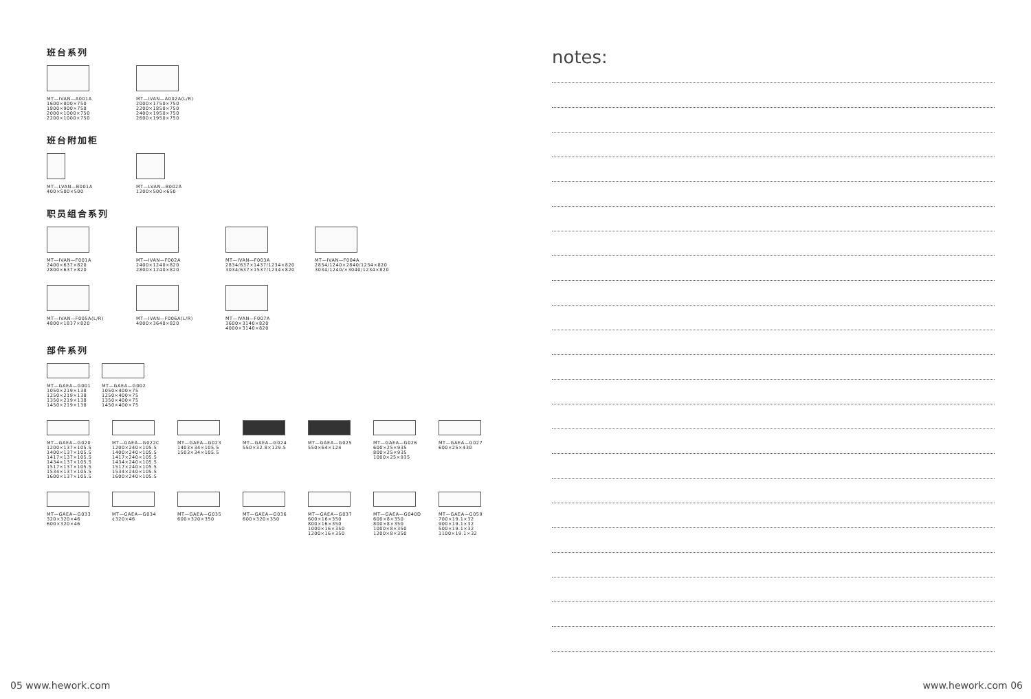班台系列
MT—IVAN—A001A
1600×800×750
1800×900×750
2000×1000×750
2200×1000×750
MT—IVAN—A002A(L/R)
2000×1750×750
2200×1850×750
2400×1950×750
2600×1950×750
班台附加柜
MT—LVAN—B001A
400×500×500
MT—LVAN—B002A
1200×500×650
职员组合系列
MT—IVAN—F001A
2400×637×820
2800×637×820
MT—IVAN—F002A
2400×1240×820
2800×1240×820
MT—IVAN—F003A
2834/637×1437/1234×820
3034/637×1537/1234×820
MT—IVAN—F004A
2834/1240×2840/1234×820
3034/1240/×3040/1234×820
MT—IVAN—F005A(L/R)
4800×1837×820
MT—IVAN—F006A(L/R)
4800×3640×820
MT—IVAN—F007A
3600×3140×820
4000×3140×820
部件系列
MT—GAEA—G001
1050×219×138
1250×219×138
1350×219×138
1450×219×138
MT—GAEA—G002
1050×400×75
1250×400×75
1350×400×75
1450×400×75
MT—GAEA—G020
1200×137×105.5
1400×137×105.5
1417×137×105.5
1434×137×105.5
1517×137×105.5
1534×137×105.5
1600×137×105.5
MT—GAEA—G022C
1200×240×105.5
1400×240×105.5
1417×240×105.5
1434×240×105.5
1517×240×105.5
1534×240×105.5
1600×240×105.5
MT—GAEA—G023
1403×34×105.5
1503×34×105.5
MT—GAEA—G024
550×32.8×129.5
MT—GAEA—G025
550×64×124
MT—GAEA—G026
600×25×935
800×25×935
1000×25×935
MT—GAEA—G027
600×25×430
MT—GAEA—G033
320×320×46
600×320×46
MT—GAEA—G034
¢320×46
MT—GAEA—G035
600×320×350
MT—GAEA—G036
600×320×350
MT—GAEA—G037
600×16×350
800×16×350
1000×16×350
1200×16×350
MT—GAEA—G040D
600×8×350
800×8×350
1000×8×350
1200×8×350
MT—GAEA—G059
700×19.1×32
900×19.1×32
500×19.1×32
1100×19.1×32
notes:
05 www.hework.com www.hework.com 06